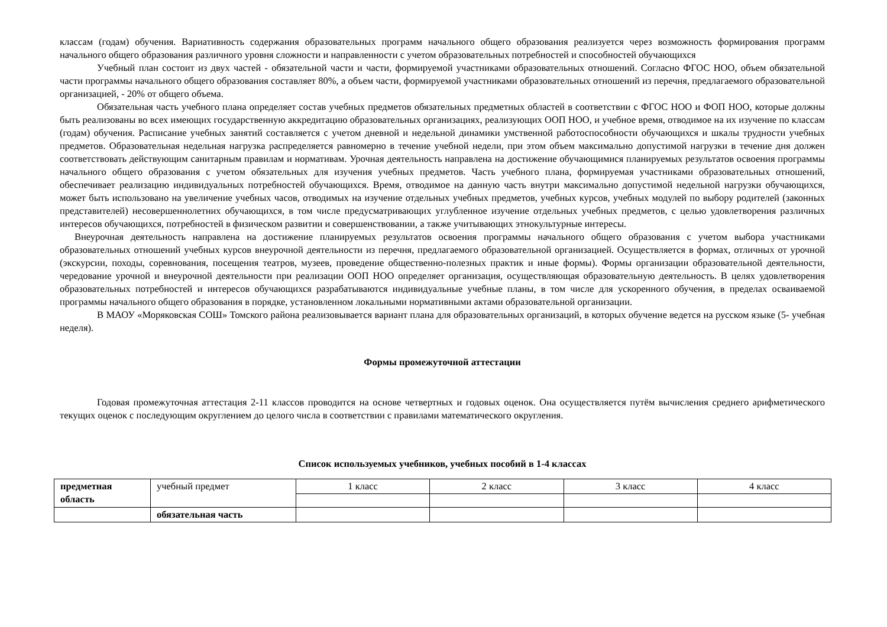классам (годам) обучения. Вариативность содержания образовательных программ начального общего образования реализуется через возможность формирования программ начального общего образования различного уровня сложности и направленности с учетом образовательных потребностей и способностей обучающихся
Учебный план состоит из двух частей - обязательной части и части, формируемой участниками образовательных отношений. Согласно ФГОС НОО, объем обязательной части программы начального общего образования составляет 80%, а объем части, формируемой участниками образовательных отношений из перечня, предлагаемого образовательной организацией, - 20% от общего объема.
Обязательная часть учебного плана определяет состав учебных предметов обязательных предметных областей в соответствии с ФГОС НОО и ФОП НОО, которые должны быть реализованы во всех имеющих государственную аккредитацию образовательных организациях, реализующих ООП НОО, и учебное время, отводимое на их изучение по классам (годам) обучения. Расписание учебных занятий составляется с учетом дневной и недельной динамики умственной работоспособности обучающихся и шкалы трудности учебных предметов. Образовательная недельная нагрузка распределяется равномерно в течение учебной недели, при этом объем максимально допустимой нагрузки в течение дня должен соответствовать действующим санитарным правилам и нормативам. Урочная деятельность направлена на достижение обучающимися планируемых результатов освоения программы начального общего образования с учетом обязательных для изучения учебных предметов. Часть учебного плана, формируемая участниками образовательных отношений, обеспечивает реализацию индивидуальных потребностей обучающихся. Время, отводимое на данную часть внутри максимально допустимой недельной нагрузки обучающихся, может быть использовано на увеличение учебных часов, отводимых на изучение отдельных учебных предметов, учебных курсов, учебных модулей по выбору родителей (законных представителей) несовершеннолетних обучающихся, в том числе предусматривающих углубленное изучение отдельных учебных предметов, с целью удовлетворения различных интересов обучающихся, потребностей в физическом развитии и совершенствовании, а также учитывающих этнокультурные интересы.
Внеурочная деятельность направлена на достижение планируемых результатов освоения программы начального общего образования с учетом выбора участниками образовательных отношений учебных курсов внеурочной деятельности из перечня, предлагаемого образовательной организацией. Осуществляется в формах, отличных от урочной (экскурсии, походы, соревнования, посещения театров, музеев, проведение общественно-полезных практик и иные формы). Формы организации образовательной деятельности, чередование урочной и внеурочной деятельности при реализации ООП НОО определяет организация, осуществляющая образовательную деятельность. В целях удовлетворения образовательных потребностей и интересов обучающихся разрабатываются индивидуальные учебные планы, в том числе для ускоренного обучения, в пределах осваиваемой программы начального общего образования в порядке, установленном локальными нормативными актами образовательной организации.
В МАОУ «Моряковская СОШ» Томского района реализовывается вариант плана для образовательных организаций, в которых обучение ведется на русском языке (5- учебная неделя).
Формы промежуточной аттестации
Годовая промежуточная аттестация 2-11 классов проводится на основе четвертных и годовых оценок. Она осуществляется путём вычисления среднего арифметического текущих оценок с последующим округлением до целого числа в соответствии с правилами математического округления.
Список используемых учебников, учебных пособий в 1-4 классах
| предметная область | учебный предмет | 1 класс | 2 класс | 3 класс | 4 класс |
| | обязательная часть | | | | |